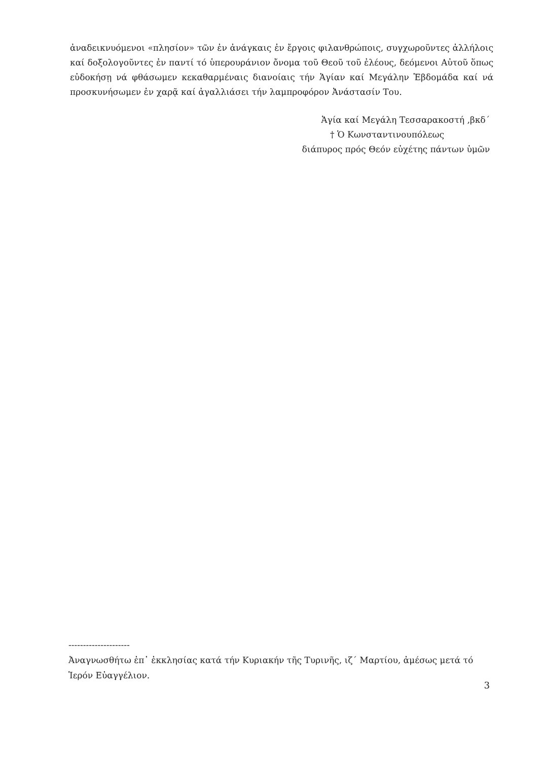ἀναδεικνυόμενοι «πλησίον» τῶν ἐν ἀνάγκαις ἐν ἔργοις φιλανθρώποις, συγχωροῦντες ἀλλήλοις καί δοξολογοῦντες ἐν παντί τό ὑπερουράνιον ὄνομα τοῦ Θεοῦ τοῦ ἐλέους, δεόμενοι Αὐτοῦ ὅπως εὐδοκήσῃ νά φθάσωμεν κεκαθαρμέναις διανοίαις τήν Ἁγίαν καί Μεγάλην Ἑβδομάδα καί νά προσκυνήσωμεν ἐν χαρᾷ καί ἀγαλλιάσει τήν λαμπροφόρον Ἀνάστασίν Του.
Ἁγία καί Μεγάλη Τεσσαρακοστή ,βκδ΄
† Ὁ Κωνσταντινουπόλεως
διάπυρος πρός Θεόν εὐχέτης πάντων ὑμῶν
---------------------
Ἀναγνωσθήτω ἐπ᾿ ἐκκλησίας κατά τήν Κυριακήν τῆς Τυρινῆς, ιζ΄ Μαρτίου, ἀμέσως μετά τό Ἱερόν Εὐαγγέλιον.
3